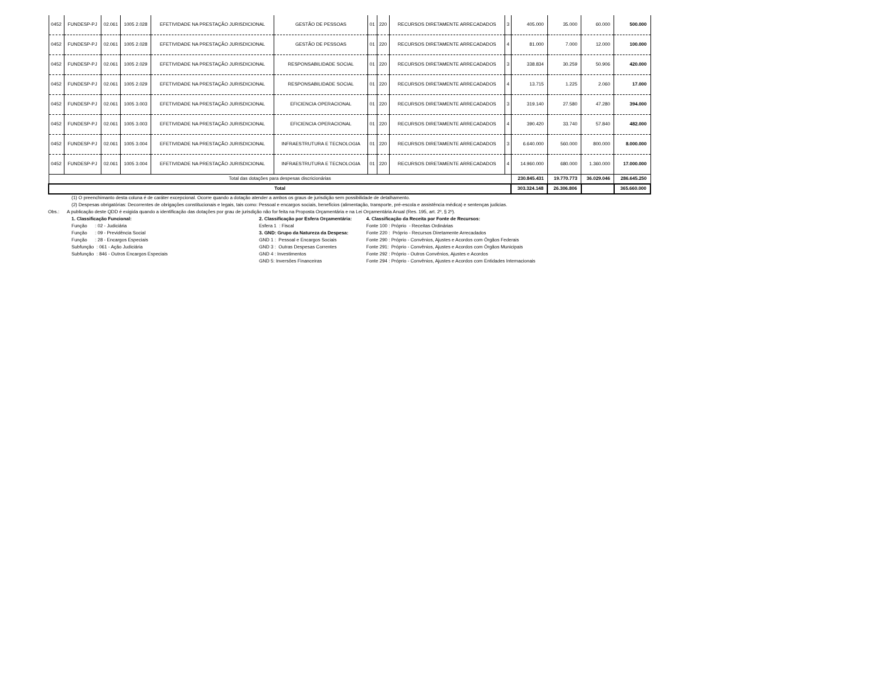| 0452 | FUNDESP-PJ | 02.061 | 1005 2.028 | EFETIVIDADE NA PRESTAÇÃO JURISDICIONAL | GESTÃO DE PESSOAS | 01 | 220 | RECURSOS DIRETAMENTE ARRECADADOS | 3 | 405.000 | 35.000 | 60.000 | 500.000 |
| 0452 | FUNDESP-PJ | 02.061 | 1005 2.028 | EFETIVIDADE NA PRESTAÇÃO JURISDICIONAL | GESTÃO DE PESSOAS | 01 | 220 | RECURSOS DIRETAMENTE ARRECADADOS | 4 | 81.000 | 7.000 | 12.000 | 100.000 |
| 0452 | FUNDESP-PJ | 02.061 | 1005 2.029 | EFETIVIDADE NA PRESTAÇÃO JURISDICIONAL | RESPONSABILIDADE SOCIAL | 01 | 220 | RECURSOS DIRETAMENTE ARRECADADOS | 3 | 338.834 | 30.259 | 50.906 | 420.000 |
| 0452 | FUNDESP-PJ | 02.061 | 1005 2.029 | EFETIVIDADE NA PRESTAÇÃO JURISDICIONAL | RESPONSABILIDADE SOCIAL | 01 | 220 | RECURSOS DIRETAMENTE ARRECADADOS | 4 | 13.715 | 1.225 | 2.060 | 17.000 |
| 0452 | FUNDESP-PJ | 02.061 | 1005 3.003 | EFETIVIDADE NA PRESTAÇÃO JURISDICIONAL | EFICIENCIA OPERACIONAL | 01 | 220 | RECURSOS DIRETAMENTE ARRECADADOS | 3 | 319.140 | 27.580 | 47.280 | 394.000 |
| 0452 | FUNDESP-PJ | 02.061 | 1005 3.003 | EFETIVIDADE NA PRESTAÇÃO JURISDICIONAL | EFICIENCIA OPERACIONAL | 01 | 220 | RECURSOS DIRETAMENTE ARRECADADOS | 4 | 390.420 | 33.740 | 57.840 | 482.000 |
| 0452 | FUNDESP-PJ | 02.061 | 1005 3.004 | EFETIVIDADE NA PRESTAÇÃO JURISDICIONAL | INFRAESTRUTURA E TECNOLOGIA | 01 | 220 | RECURSOS DIRETAMENTE ARRECADADOS | 3 | 6.640.000 | 560.000 | 800.000 | 8.000.000 |
| 0452 | FUNDESP-PJ | 02.061 | 1005 3.004 | EFETIVIDADE NA PRESTAÇÃO JURISDICIONAL | INFRAESTRUTURA E TECNOLOGIA | 01 | 220 | RECURSOS DIRETAMENTE ARRECADADOS | 4 | 14.960.000 | 680.000 | 1.360.000 | 17.000.000 |
| Total das dotações para despesas discricionárias | | | | | | | | | | 230.845.431 | 19.770.773 | 36.029.046 | 286.645.250 |
| Total | | | | | | | | | | 303.324.148 | 26.306.806 | | 365.660.000 |
(1) O preenchimanto desta coluna é de caráter excepcional. Ocorre quando a dotação atender a ambos os graus de jurisdição sem possibilidade de detalhamento.
(2) Despesas obrigatórias: Decorrentes de obrigações constitucionais e legais, tais como: Pessoal e encargos sociais, benefícios (alimentação, transporte, pré-escola e assistência médica) e sentenças judicias.
Obs.: A publicação deste QDD é exigida quando a identificação das dotações por grau de jurisdição não for feita na Proposta Orçamentária e na Lei Orçamentária Anual (Res. 195, art. 2º, § 2º).
1. Classificação Funcional: Função : 02 - Judiciária Função : 09 - Previdência Social Função : 28 - Encargos Especiais Subfunção : 061 - Ação Judiciária Subfunção : 846 - Outros Encargos Especiais
2. Classificação por Esfera Orçamentária: Esfera 1 : Fiscal 3. GND: Grupo da Natureza da Despesa: GND 1 : Pessoal e Encargos Sociais GND 3 : Outras Despesas Correntes GND 4 : Investimentos GND 5: Inversões Financeiras
4. Classificação da Receita por Fonte de Recursos: Fonte 100 : Próprio - Receitas Ordinárias Fonte 220 : Próprio - Recursos Diretamente Arrecadados Fonte 290 : Próprio - Convênios, Ajustes e Acordos com Órgãos Federais Fonte 291: Próprio - Convênios, Ajustes e Acordos com Órgãos Municipais Fonte 292 : Próprio - Outros Convênios, Ajustes e Acordos Fonte 294 : Próprio - Convênios, Ajustes e Acordos com Entidades Internacionais